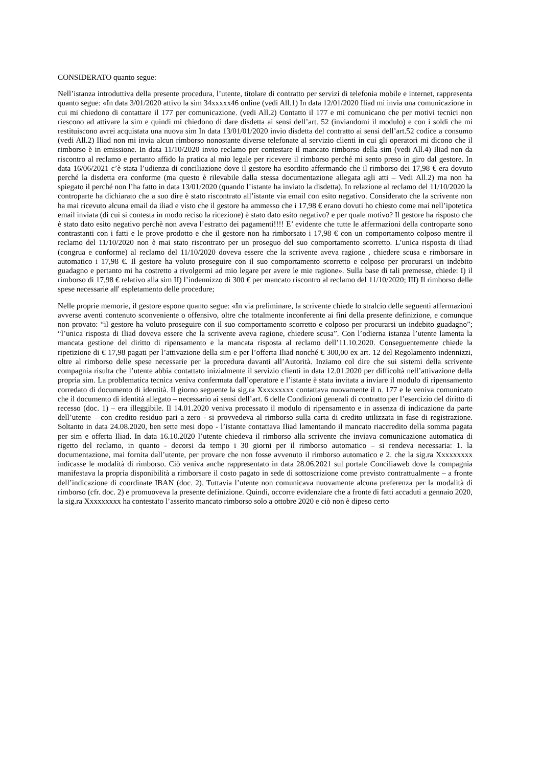CONSIDERATO quanto segue:
Nell’istanza introduttiva della presente procedura, l’utente, titolare di contratto per servizi di telefonia mobile e internet, rappresenta quanto segue: «In data 3/01/2020 attivo la sim 34xxxxx46 online (vedi All.1) In data 12/01/2020 Iliad mi invia una comunicazione in cui mi chiedono di contattare il 177 per comunicazione. (vedi All.2) Contatto il 177 e mi comunicano che per motivi tecnici non riescono ad attivare la sim e quindi mi chiedono di dare disdetta ai sensi dell’art. 52 (inviandomi il modulo) e con i soldi che mi restituiscono avrei acquistata una nuova sim In data 13/01/01/2020 invio disdetta del contratto ai sensi dell’art.52 codice a consumo (vedi All.2) Iliad non mi invia alcun rimborso nonostante diverse telefonate al servizio clienti in cui gli operatori mi dicono che il rimborso è in emissione. In data 11/10/2020 invio reclamo per contestare il mancato rimborso della sim (vedi All.4) Iliad non da riscontro al reclamo e pertanto affido la pratica al mio legale per ricevere il rimborso perché mi sento preso in giro dal gestore. In data 16/06/2021 c’è stata l’udienza di conciliazione dove il gestore ha esordito affermando che il rimborso dei 17,98 € era dovuto perché la disdetta era conforme (ma questo è rilevabile dalla stessa documentazione allegata agli atti – Vedi All.2) ma non ha spiegato il perché non l’ha fatto in data 13/01/2020 (quando l’istante ha inviato la disdetta). In relazione al reclamo del 11/10/2020 la controparte ha dichiarato che a suo dire è stato riscontrato all’istante via email con esito negativo. Considerato che la scrivente non ha mai ricevuto alcuna email da iliad e visto che il gestore ha ammesso che i 17,98 € erano dovuti ho chiesto come mai nell’ipotetica email inviata (di cui si contesta in modo reciso la ricezione) è stato dato esito negativo? e per quale motivo? Il gestore ha risposto che è stato dato esito negativo perchè non aveva l’estratto dei pagamenti!!!! E’ evidente che tutte le affermazioni della controparte sono contrastanti con i fatti e le prove prodotto e che il gestore non ha rimborsato i 17,98 € con un comportamento colposo mentre il reclamo del 11/10/2020 non è mai stato riscontrato per un proseguo del suo comportamento scorretto. L’unica risposta di iliad (congrua e conforme) al reclamo del 11/10/2020 doveva essere che la scrivente aveva ragione , chiedere scusa e rimborsare in automatico i 17,98 €. Il gestore ha voluto proseguire con il suo comportamento scorretto e colposo per procurarsi un indebito guadagno e pertanto mi ha costretto a rivolgermi ad mio legare per avere le mie ragione». Sulla base di tali premesse, chiede: I) il rimborso di 17,98 € relativo alla sim II) l’indennizzo di 300 € per mancato riscontro al reclamo del 11/10/2020; III) Il rimborso delle spese necessarie all' espletamento delle procedure;
Nelle proprie memorie, il gestore espone quanto segue: «In via preliminare, la scrivente chiede lo stralcio delle seguenti affermazioni avverse aventi contenuto sconveniente o offensivo, oltre che totalmente inconferente ai fini della presente definizione, e comunque non provato: “il gestore ha voluto proseguire con il suo comportamento scorretto e colposo per procurarsi un indebito guadagno”; “l’unica risposta di Iliad doveva essere che la scrivente aveva ragione, chiedere scusa”. Con l’odierna istanza l’utente lamenta la mancata gestione del diritto di ripensamento e la mancata risposta al reclamo dell’11.10.2020. Conseguentemente chiede la ripetizione di € 17,98 pagati per l’attivazione della sim e per l’offerta Iliad nonché € 300,00 ex art. 12 del Regolamento indennizzi, oltre al rimborso delle spese necessarie per la procedura davanti all’Autorità. Inziamo col dire che sui sistemi della scrivente compagnia risulta che l’utente abbia contattato inizialmente il servizio clienti in data 12.01.2020 per difficoltà nell’attivazione della propria sim. La problematica tecnica veniva confermata dall’operatore e l’istante è stata invitata a inviare il modulo di ripensamento corredato di documento di identità. Il giorno seguente la sig.ra Xxxxxxxxx contattava nuovamente il n. 177 e le veniva comunicato che il documento di identità allegato – necessario ai sensi dell’art. 6 delle Condizioni generali di contratto per l’esercizio del diritto di recesso (doc. 1) – era illeggibile. Il 14.01.2020 veniva processato il modulo di ripensamento e in assenza di indicazione da parte dell’utente – con credito residuo pari a zero - si provvedeva al rimborso sulla carta di credito utilizzata in fase di registrazione. Soltanto in data 24.08.2020, ben sette mesi dopo - l’istante contattava Iliad lamentando il mancato riaccredito della somma pagata per sim e offerta Iliad. In data 16.10.2020 l’utente chiedeva il rimborso alla scrivente che inviava comunicazione automatica di rigetto del reclamo, in quanto - decorsi da tempo i 30 giorni per il rimborso automatico – si rendeva necessaria: 1. la documentazione, mai fornita dall’utente, per provare che non fosse avvenuto il rimborso automatico e 2. che la sig.ra Xxxxxxxxx indicasse le modalità di rimborso. Ciò veniva anche rappresentato in data 28.06.2021 sul portale Conciliaweb dove la compagnia manifestava la propria disponibilità a rimborsare il costo pagato in sede di sottoscrizione come previsto contrattualmente – a fronte dell’indicazione di coordinate IBAN (doc. 2). Tuttavia l’utente non comunicava nuovamente alcuna preferenza per la modalità di rimborso (cfr. doc. 2) e promuoveva la presente definizione. Quindi, occorre evidenziare che a fronte di fatti accaduti a gennaio 2020, la sig.ra Xxxxxxxxx ha contestato l’asserito mancato rimborso solo a ottobre 2020 e ciò non è dipeso certo